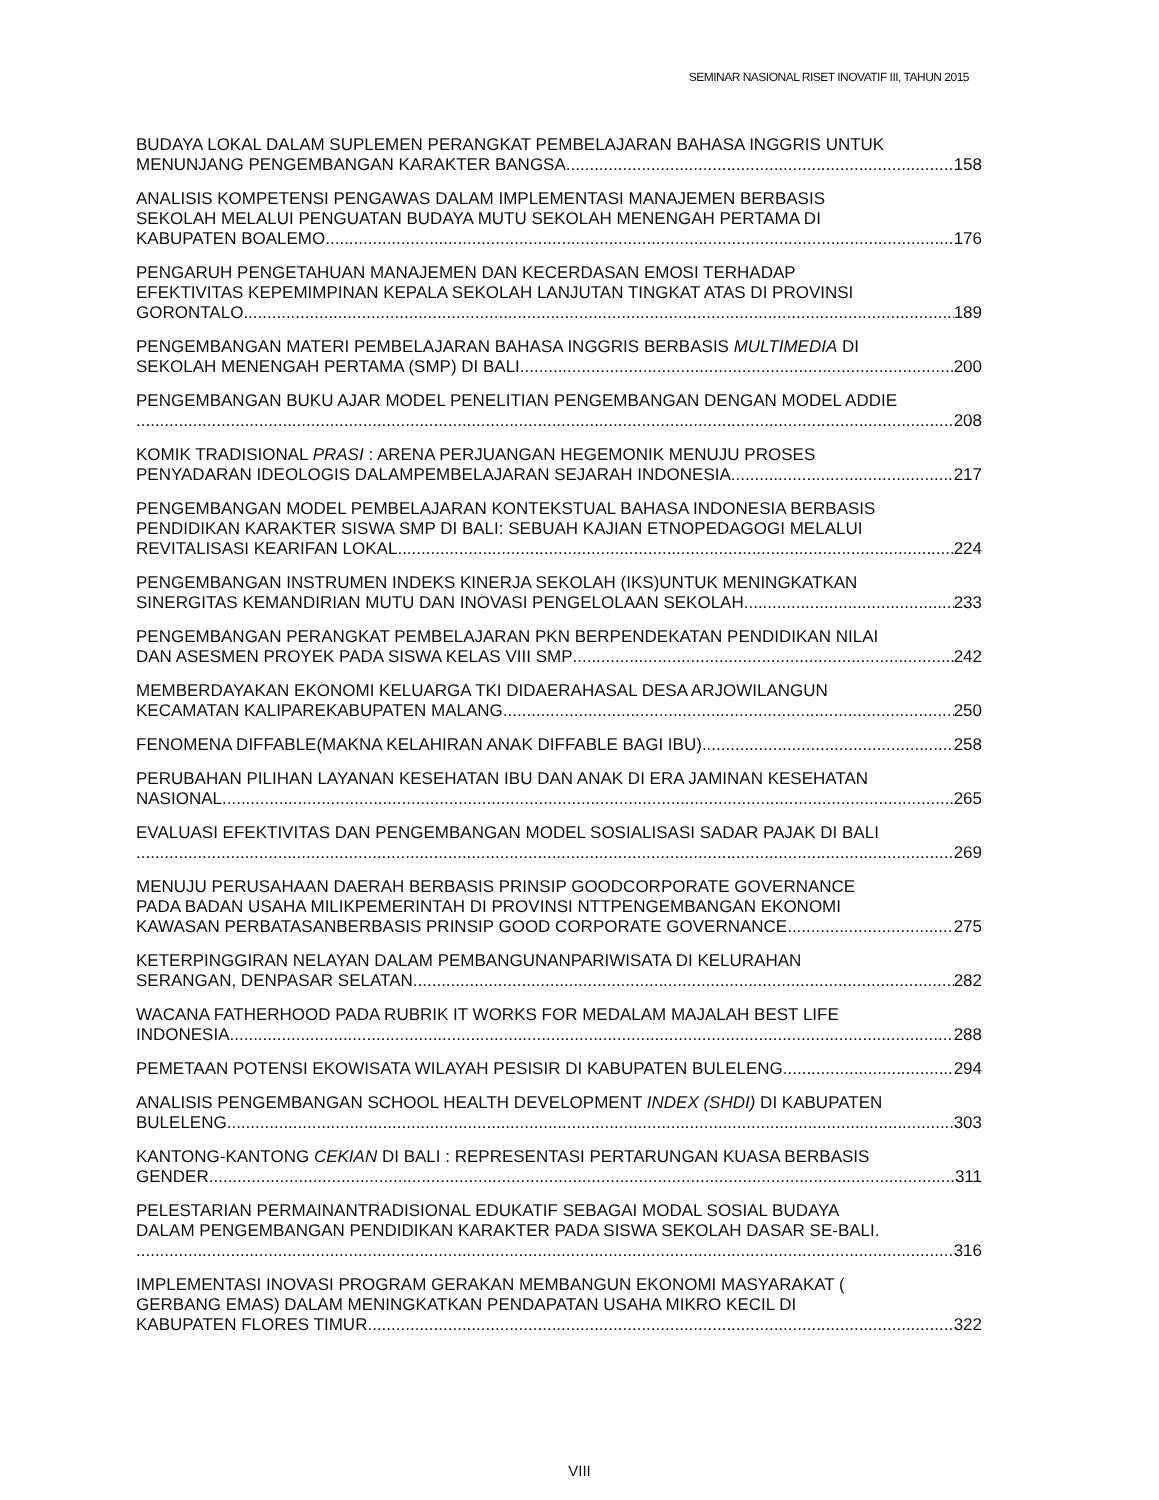SEMINAR NASIONAL RISET INOVATIF III, TAHUN 2015
BUDAYA LOKAL DALAM SUPLEMEN PERANGKAT PEMBELAJARAN BAHASA INGGRIS UNTUK
MENUNJANG PENGEMBANGAN KARAKTER BANGSA 158
ANALISIS KOMPETENSI PENGAWAS DALAM IMPLEMENTASI MANAJEMEN BERBASIS
SEKOLAH MELALUI PENGUATAN BUDAYA MUTU SEKOLAH MENENGAH PERTAMA DI
KABUPATEN BOALEMO 176
PENGARUH PENGETAHUAN MANAJEMEN DAN KECERDASAN EMOSI TERHADAP
EFEKTIVITAS KEPEMIMPINAN KEPALA SEKOLAH LANJUTAN TINGKAT ATAS DI PROVINSI
GORONTALO 189
PENGEMBANGAN MATERI PEMBELAJARAN BAHASA INGGRIS BERBASIS MULTIMEDIA DI
SEKOLAH MENENGAH PERTAMA (SMP) DI BALI 200
PENGEMBANGAN BUKU AJAR MODEL PENELITIAN PENGEMBANGAN DENGAN MODEL ADDIE
208
KOMIK TRADISIONAL PRASI : ARENA PERJUANGAN HEGEMONIK MENUJU PROSES
PENYADARAN IDEOLOGIS DALAMPEMBELAJARAN SEJARAH INDONESIA 217
PENGEMBANGAN MODEL PEMBELAJARAN KONTEKSTUAL BAHASA INDONESIA BERBASIS
PENDIDIKAN KARAKTER SISWA SMP DI BALI: SEBUAH KAJIAN ETNOPEDAGOGI MELALUI
REVITALISASI KEARIFAN LOKAL 224
PENGEMBANGAN INSTRUMEN INDEKS KINERJA SEKOLAH (IKS)UNTUK MENINGKATKAN
SINERGITAS KEMANDIRIAN MUTU DAN INOVASI PENGELOLAAN SEKOLAH 233
PENGEMBANGAN PERANGKAT PEMBELAJARAN PKN BERPENDEKATAN PENDIDIKAN NILAI
DAN ASESMEN PROYEK PADA SISWA KELAS VIII SMP 242
MEMBERDAYAKAN EKONOMI KELUARGA TKI DIDAERAHASAL DESA ARJOWILANGUN
KECAMATAN KALIPAREKABUPATEN MALANG 250
FENOMENA DIFFABLE(MAKNA KELAHIRAN ANAK DIFFABLE BAGI IBU) 258
PERUBAHAN PILIHAN LAYANAN KESEHATAN IBU DAN ANAK DI ERA JAMINAN KESEHATAN
NASIONAL 265
EVALUASI EFEKTIVITAS DAN PENGEMBANGAN MODEL SOSIALISASI SADAR PAJAK DI BALI
269
MENUJU PERUSAHAAN DAERAH BERBASIS PRINSIP GOODCORPORATE GOVERNANCE
PADA BADAN USAHA MILIKPEMERINTAH DI PROVINSI NTTPENGEMBANGAN EKONOMI
KAWASAN PERBATASANBERBASIS PRINSIP GOOD CORPORATE GOVERNANCE 275
KETERPINGGIRAN NELAYAN DALAM PEMBANGUNANPARIWISATA DI KELURAHAN
SERANGAN, DENPASAR SELATAN 282
WACANA FATHERHOOD PADA RUBRIK IT WORKS FOR MEDALAM MAJALAH BEST LIFE
INDONESIA 288
PEMETAAN POTENSI EKOWISATA WILAYAH PESISIR DI KABUPATEN BULELENG 294
ANALISIS PENGEMBANGAN SCHOOL HEALTH DEVELOPMENT INDEX (SHDI) DI KABUPATEN
BULELENG 303
KANTONG-KANTONG CEKIAN DI BALI : REPRESENTASI PERTARUNGAN KUASA BERBASIS
GENDER 311
PELESTARIAN PERMAINANTRADISIONAL EDUKATIF SEBAGAI MODAL SOSIAL BUDAYA
DALAM PENGEMBANGAN PENDIDIKAN KARAKTER PADA SISWA SEKOLAH DASAR SE-BALI.
316
IMPLEMENTASI INOVASI PROGRAM GERAKAN MEMBANGUN EKONOMI MASYARAKAT (
GERBANG EMAS) DALAM MENINGKATKAN PENDAPATAN USAHA MIKRO KECIL DI
KABUPATEN FLORES TIMUR 322
VIII